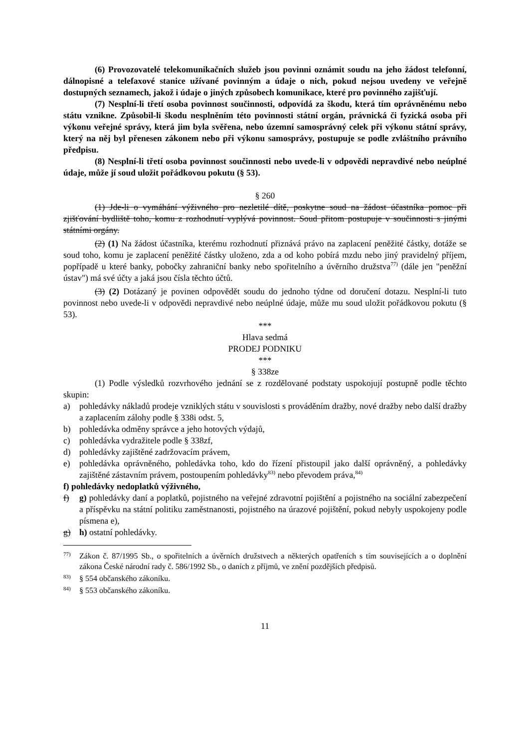(6) Provozovatelé telekomunikačních služeb jsou povinni oznámit soudu na jeho žádost telefonní, dálnopisné a telefaxové stanice užívané povinným a údaje o nich, pokud nejsou uvedeny ve veřejně dostupných seznamech, jakož i údaje o jiných způsobech komunikace, které pro povinného zajišťují.
(7) Nesplní-li třetí osoba povinnost součinnosti, odpovídá za škodu, která tím oprávněnému nebo státu vznikne. Způsobil-li škodu nesplněním této povinnosti státní orgán, právnická či fyzická osoba při výkonu veřejné správy, která jim byla svěřena, nebo územní samosprávný celek při výkonu státní správy, který na něj byl přenesen zákonem nebo při výkonu samosprávy, postupuje se podle zvláštního právního předpisu.
(8) Nesplní-li třetí osoba povinnost součinnosti nebo uvede-li v odpovědi nepravdivé nebo neúplné údaje, může jí soud uložit pořádkovou pokutu (§ 53).
§ 260
(1) Jde-li o vymáhání výživného pro nezletilé dítě, poskytne soud na žádost účastníka pomoc při zjišťování bydliště toho, komu z rozhodnutí vyplývá povinnost. Soud přitom postupuje v součinnosti s jinými státními orgány.
(2) (1) Na žádost účastníka, kterému rozhodnutí přiznává právo na zaplacení peněžité částky, dotáže se soud toho, komu je zaplacení peněžité částky uloženo, zda a od koho pobírá mzdu nebo jiný pravidelný příjem, popřípadě u které banky, pobočky zahraniční banky nebo spořitelního a úvěrního družstva<sup>77)</sup> (dále jen "peněžní ústav") má své účty a jaká jsou čísla těchto účtů.
(3) (2) Dotázaný je povinen odpovědět soudu do jednoho týdne od doručení dotazu. Nesplní-li tuto povinnost nebo uvede-li v odpovědi nepravdivé nebo neúplné údaje, může mu soud uložit pořádkovou pokutu (§ 53).
***
Hlava sedmá
PRODEJ PODNIKU
***
§ 338ze
(1) Podle výsledků rozvrhového jednání se z rozdělované podstaty uspokojují postupně podle těchto skupin:
a) pohledávky nákladů prodeje vzniklých státu v souvislosti s prováděním dražby, nové dražby nebo další dražby a zaplacením zálohy podle § 338i odst. 5,
b) pohledávka odměny správce a jeho hotových výdajů,
c) pohledávka vydražitele podle § 338zf,
d) pohledávky zajištěné zadržovacím právem,
e) pohledávka oprávněného, pohledávka toho, kdo do řízení přistoupil jako další oprávněný, a pohledávky zajištěné zástavním právem, postoupením pohledávky<sup>83)</sup> nebo převodem práva,<sup>84)</sup>
f) pohledávky nedoplatků výživného,
f) g) pohledávky daní a poplatků, pojistného na veřejné zdravotní pojištění a pojistného na sociální zabezpečení a příspěvku na státní politiku zaměstnanosti, pojistného na úrazové pojištění, pokud nebyly uspokojeny podle písmena e),
g) h) ostatní pohledávky.
77) Zákon č. 87/1995 Sb., o spořitelních a úvěrních družstvech a některých opatřeních s tím souvisejících a o doplnění zákona České národní rady č. 586/1992 Sb., o daních z příjmů, ve znění pozdějších předpisů.
83) § 554 občanského zákoníku.
84) § 553 občanského zákoníku.
11